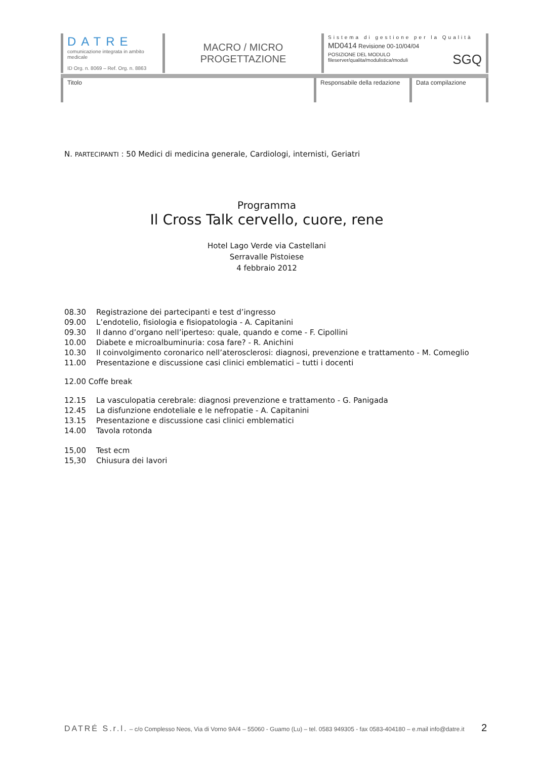DATRE
comunicazione integrata in ambito medicale
ID Org. n. 8069 – Ref. Org. n. 8863
MACRO / MICRO
PROGETTAZIONE
Sistema di gestione per la Qualità
MD0414 Revisione 00-10/04/04
POSIZIONE DEL MODULO
fileserver/qualita/modulistica/moduli
SGQ
Titolo Responsabile della redazione
Data compilazione
N. PARTECIPANTI : 50 Medici di medicina generale, Cardiologi, internisti, Geriatri
Programma
Il Cross Talk cervello, cuore, rene
Hotel Lago Verde via Castellani
Serravalle Pistoiese
4 febbraio 2012
| 08.30 | Registrazione dei partecipanti e test d’ingresso |
| 09.00 | L’endotelio, fisiologia e fisiopatologia - A. Capitanini |
| 09.30 | Il danno d’organo nell’iperteso: quale, quando e come - F. Cipollini |
| 10.00 | Diabete e microalbuminuria: cosa fare? - R. Anichini |
| 10.30 | Il coinvolgimento coronarico nell’aterosclerosi: diagnosi, prevenzione e trattamento - M. Comeglio |
| 11.00 | Presentazione e discussione casi clinici emblematici – tutti i docenti |
12.00 Coffe break
| 12.15 | La vasculopatia cerebrale: diagnosi prevenzione e trattamento - G. Panigada |
| 12.45 | La disfunzione endoteliale e le nefropatie - A. Capitanini |
| 13.15 | Presentazione e discussione casi clinici emblematici |
| 14.00 | Tavola rotonda |
| 15,00 | Test ecm |
| 15,30 | Chiusura dei lavori |
DATRÉ S.r.l. – c/o Complesso Neos, Via di Vorno 9A/4 – 55060 - Guamo (Lu) – tel. 0583 949305 - fax 0583-404180 – e.mail info@datre.it 2